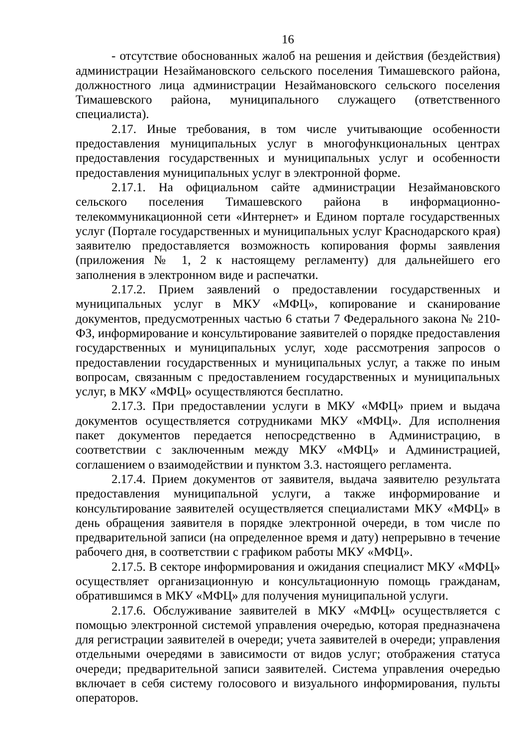16
- отсутствие обоснованных жалоб на решения и действия (бездействия) администрации Незаймановского сельского поселения Тимашевского района, должностного лица администрации Незаймановского сельского поселения Тимашевского района, муниципального служащего (ответственного специалиста).
2.17. Иные требования, в том числе учитывающие особенности предоставления муниципальных услуг в многофункциональных центрах предоставления государственных и муниципальных услуг и особенности предоставления муниципальных услуг в электронной форме.
2.17.1. На официальном сайте администрации Незаймановского сельского поселения Тимашевского района в информационно-телекоммуникационной сети «Интернет» и Едином портале государственных услуг (Портале государственных и муниципальных услуг Краснодарского края) заявителю предоставляется возможность копирования формы заявления (приложения № 1, 2 к настоящему регламенту) для дальнейшего его заполнения в электронном виде и распечатки.
2.17.2. Прием заявлений о предоставлении государственных и муниципальных услуг в МКУ «МФЦ», копирование и сканирование документов, предусмотренных частью 6 статьи 7 Федерального закона № 210-ФЗ, информирование и консультирование заявителей о порядке предоставления государственных и муниципальных услуг, ходе рассмотрения запросов о предоставлении государственных и муниципальных услуг, а также по иным вопросам, связанным с предоставлением государственных и муниципальных услуг, в МКУ «МФЦ» осуществляются бесплатно.
2.17.3. При предоставлении услуги в МКУ «МФЦ» прием и выдача документов осуществляется сотрудниками МКУ «МФЦ». Для исполнения пакет документов передается непосредственно в Администрацию, в соответствии с заключенным между МКУ «МФЦ» и Администрацией, соглашением о взаимодействии и пунктом 3.3. настоящего регламента.
2.17.4. Прием документов от заявителя, выдача заявителю результата предоставления муниципальной услуги, а также информирование и консультирование заявителей осуществляется специалистами МКУ «МФЦ» в день обращения заявителя в порядке электронной очереди, в том числе по предварительной записи (на определенное время и дату) непрерывно в течение рабочего дня, в соответствии с графиком работы МКУ «МФЦ».
2.17.5. В секторе информирования и ожидания специалист МКУ «МФЦ» осуществляет организационную и консультационную помощь гражданам, обратившимся в МКУ «МФЦ» для получения муниципальной услуги.
2.17.6. Обслуживание заявителей в МКУ «МФЦ» осуществляется с помощью электронной системой управления очередью, которая предназначена для регистрации заявителей в очереди; учета заявителей в очереди; управления отдельными очередями в зависимости от видов услуг; отображения статуса очереди; предварительной записи заявителей. Система управления очередью включает в себя систему голосового и визуального информирования, пульты операторов.